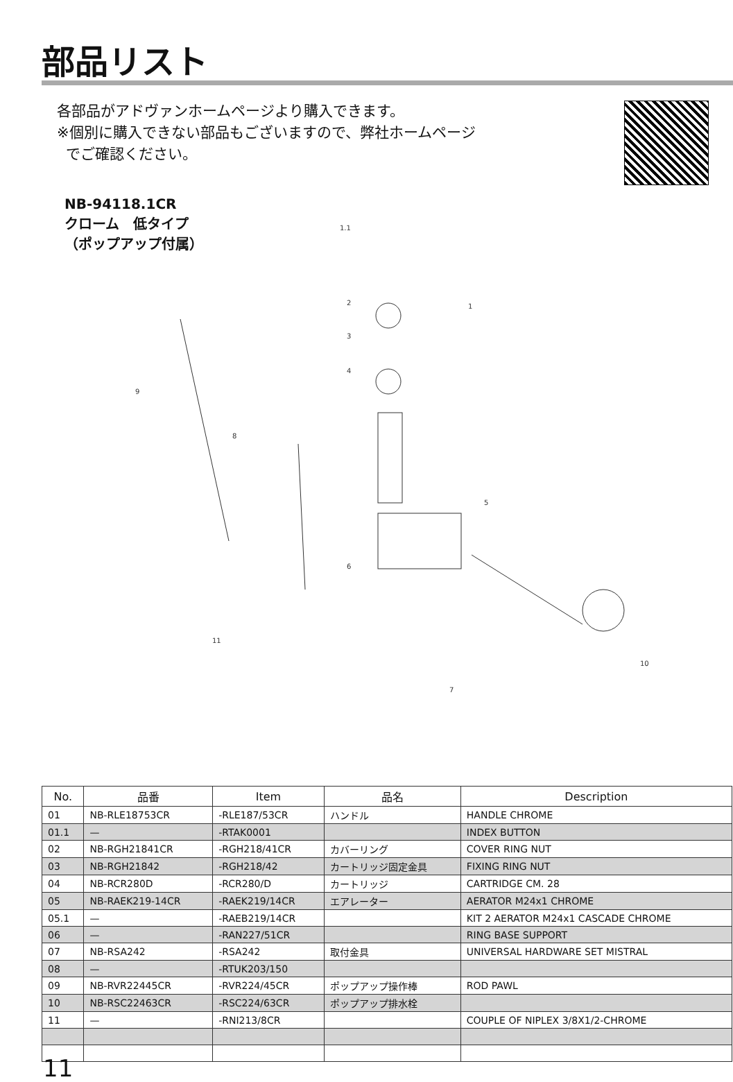部品リスト
各部品がアドヴァンホームページより購入できます。
※個別に購入できない部品もございますので、弊社ホームページ
でご確認ください。
NB-94118.1CR
クローム　低タイプ
（ポップアップ付属）
1.1
1
2
3
4
5
6
7
8
9
10
11
| No. | 品番 | Item | 品名 | Description |
| --- | --- | --- | --- | --- |
| 01 | NB-RLE18753CR | -RLE187/53CR | ハンドル | HANDLE CHROME |
| 01.1 | — | -RTAK0001 | | INDEX BUTTON |
| 02 | NB-RGH21841CR | -RGH218/41CR | カバーリング | COVER RING NUT |
| 03 | NB-RGH21842 | -RGH218/42 | カートリッジ固定金具 | FIXING RING NUT |
| 04 | NB-RCR280D | -RCR280/D | カートリッジ | CARTRIDGE CM. 28 |
| 05 | NB-RAEK219-14CR | -RAEK219/14CR | エアレーター | AERATOR M24x1 CHROME |
| 05.1 | — | -RAEB219/14CR | | KIT 2 AERATOR M24x1 CASCADE CHROME |
| 06 | — | -RAN227/51CR | | RING BASE SUPPORT |
| 07 | NB-RSA242 | -RSA242 | 取付金具 | UNIVERSAL HARDWARE SET MISTRAL |
| 08 | — | -RTUK203/150 | | |
| 09 | NB-RVR22445CR | -RVR224/45CR | ポップアップ操作棒 | ROD PAWL |
| 10 | NB-RSC22463CR | -RSC224/63CR | ポップアップ排水栓 | |
| 11 | — | -RNI213/8CR | | COUPLE OF NIPLEX 3/8X1/2-CHROME |
11